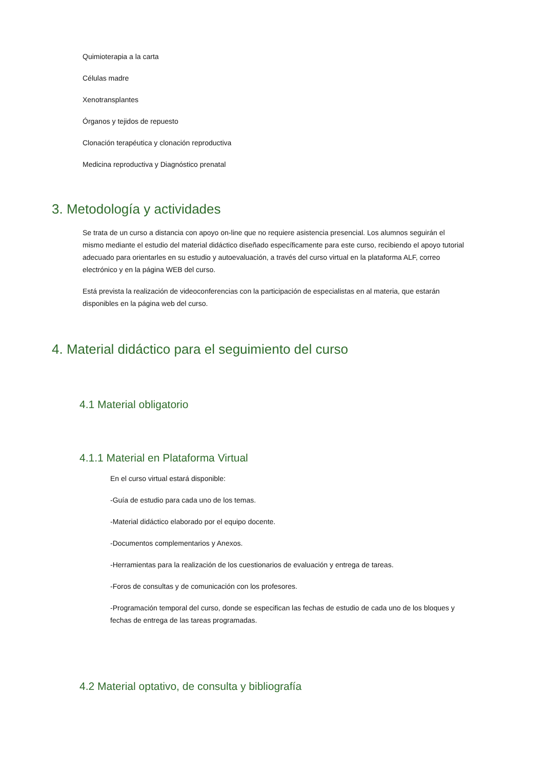Quimioterapia a la carta
Células madre
Xenotransplantes
Órganos y tejidos de repuesto
Clonación terapéutica y clonación reproductiva
Medicina reproductiva y Diagnóstico prenatal
3. Metodología y actividades
Se trata de un curso a distancia con apoyo on-line que no requiere asistencia presencial. Los alumnos seguirán el mismo mediante el estudio del material didáctico diseñado específicamente para este curso, recibiendo el apoyo tutorial adecuado para orientarles en su estudio y autoevaluación, a través del curso virtual en la plataforma ALF, correo electrónico y en la página WEB del curso.
Está prevista la realización de videoconferencias con la participación de especialistas en al materia, que estarán disponibles en la página web del curso.
4. Material didáctico para el seguimiento del curso
4.1 Material obligatorio
4.1.1 Material en Plataforma Virtual
En el curso virtual estará disponible:
-Guía de estudio para cada uno de los temas.
-Material didáctico elaborado por el equipo docente.
-Documentos complementarios y Anexos.
-Herramientas para la realización de los cuestionarios de evaluación y entrega de tareas.
-Foros de consultas y de comunicación con los profesores.
-Programación temporal del curso, donde se especifican las fechas de estudio de cada uno de los bloques y fechas de entrega de las tareas programadas.
4.2 Material optativo, de consulta y bibliografía